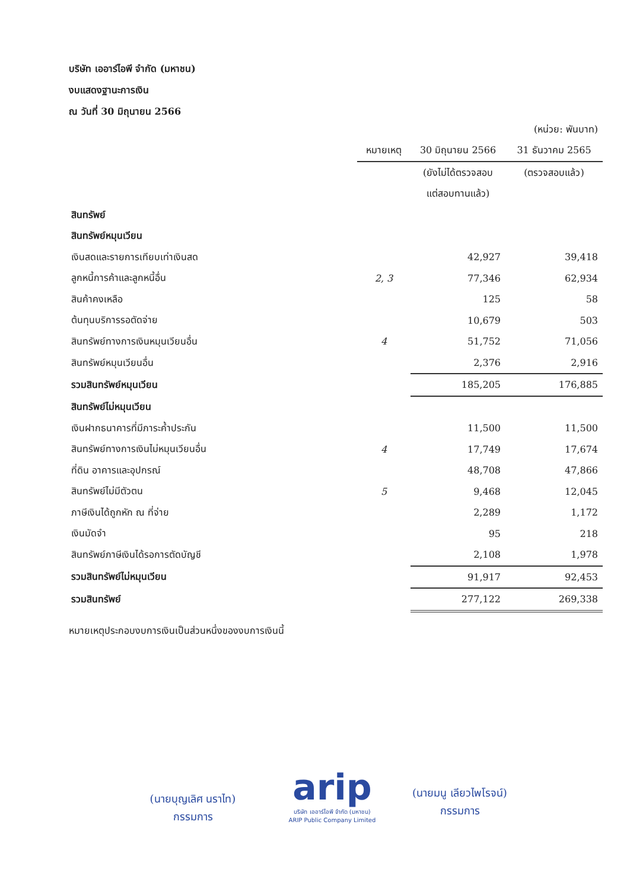บริษัท เออาร์ไอพี จำกัด (มหาชน)
งบแสดงฐานะการเงิน
ณ วันที่ 30 มิถุนายน 2566
| | | | (หน่วย: พันบาท) |
| | หมายเหตุ | 30 มิถุนายน 2566 | 31 ธันวาคม 2565 |
| | | (ยังไม่ได้ตรวจสอบ | (ตรวจสอบแล้ว) |
| | | แต่สอบทานแล้ว) | |
| สินทรัพย์ | | | |
| สินทรัพย์หมุนเวียน | | | |
| เงินสดและรายการเทียบเท่าเงินสด | | 42,927 | 39,418 |
| ลูกหนี้การค้าและลูกหนี้อื่น | 2, 3 | 77,346 | 62,934 |
| สินค้าคงเหลือ | | 125 | 58 |
| ต้นทุนบริการรอตัดจ่าย | | 10,679 | 503 |
| สินทรัพย์ทางการเงินหมุนเวียนอื่น | 4 | 51,752 | 71,056 |
| สินทรัพย์หมุนเวียนอื่น | | 2,376 | 2,916 |
| รวมสินทรัพย์หมุนเวียน | | 185,205 | 176,885 |
| สินทรัพย์ไม่หมุนเวียน | | | |
| เงินฝากธนาคารที่มีภาระค้ำประกัน | | 11,500 | 11,500 |
| สินทรัพย์ทางการเงินไม่หมุนเวียนอื่น | 4 | 17,749 | 17,674 |
| ที่ดิน อาคารและอุปกรณ์ | | 48,708 | 47,866 |
| สินทรัพย์ไม่มีตัวตน | 5 | 9,468 | 12,045 |
| ภาษีเงินได้ถูกหัก ณ ที่จ่าย | | 2,289 | 1,172 |
| เงินมัดจำ | | 95 | 218 |
| สินทรัพย์ภาษีเงินได้รอการตัดบัญชี | | 2,108 | 1,978 |
| รวมสินทรัพย์ไม่หมุนเวียน | | 91,917 | 92,453 |
| รวมสินทรัพย์ | | 277,122 | 269,338 |
หมายเหตุประกอบงบการเงินเป็นส่วนหนึ่งของงบการเงินนี้
(นายบุญเลิศ นราไท)
กรรมการ
arip
บริษัท เออาร์ไอพี จำกัด (มหาชน)
ARIP Public Company Limited
(นายมนู เลียวไพโรจน์)
กรรมการ